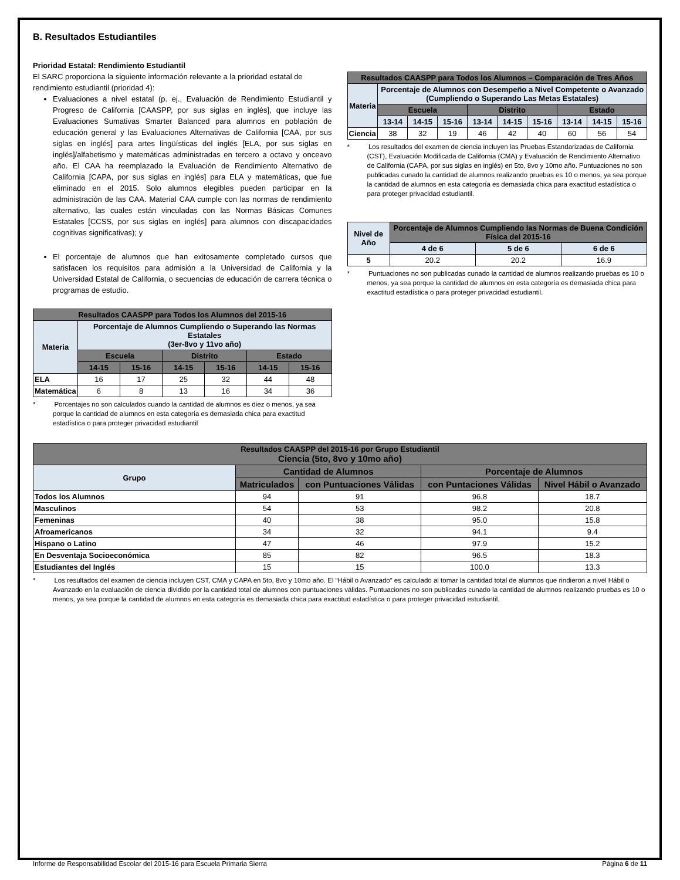B. Resultados Estudiantiles
Prioridad Estatal: Rendimiento Estudiantil
El SARC proporciona la siguiente información relevante a la prioridad estatal de rendimiento estudiantil (prioridad 4):
Evaluaciones a nivel estatal (p. ej., Evaluación de Rendimiento Estudiantil y Progreso de California [CAASPP, por sus siglas en inglés], que incluye las Evaluaciones Sumativas Smarter Balanced para alumnos en población de educación general y las Evaluaciones Alternativas de California [CAA, por sus siglas en inglés] para artes lingüísticas del inglés [ELA, por sus siglas en inglés]/alfabetismo y matemáticas administradas en tercero a octavo y onceavo año. El CAA ha reemplazado la Evaluación de Rendimiento Alternativo de California [CAPA, por sus siglas en inglés] para ELA y matemáticas, que fue eliminado en el 2015. Solo alumnos elegibles pueden participar en la administración de las CAA. Material CAA cumple con las normas de rendimiento alternativo, las cuales están vinculadas con las Normas Básicas Comunes Estatales [CCSS, por sus siglas en inglés] para alumnos con discapacidades cognitivas significativas); y
El porcentaje de alumnos que han exitosamente completado cursos que satisfacen los requisitos para admisión a la Universidad de California y la Universidad Estatal de California, o secuencias de educación de carrera técnica o programas de estudio.
| Resultados CAASPP para Todos los Alumnos del 2015-16 | | | | | | |
| --- | --- | --- | --- | --- | --- | --- |
| Materia | Porcentaje de Alumnos Cumpliendo o Superando las Normas Estatales (3er-8vo y 11vo año) | | | | | |
| | Escuela | | Distrito | | Estado | |
| | 14-15 | 15-16 | 14-15 | 15-16 | 14-15 | 15-16 |
| ELA | 16 | 17 | 25 | 32 | 44 | 48 |
| Matemática | 6 | 8 | 13 | 16 | 34 | 36 |
* Porcentajes no son calculados cuando la cantidad de alumnos es diez o menos, ya sea porque la cantidad de alumnos en esta categoría es demasiada chica para exactitud estadística o para proteger privacidad estudiantil
| Resultados CAASPP para Todos los Alumnos – Comparación de Tres Años | | | | | | | | | |
| --- | --- | --- | --- | --- | --- | --- | --- | --- | --- |
| Materia | Porcentaje de Alumnos con Desempeño a Nivel Competente o Avanzado (Cumpliendo o Superando Las Metas Estatales) | | | | | | | | |
| | Escuela | | | Distrito | | | Estado | | |
| | 13-14 | 14-15 | 15-16 | 13-14 | 14-15 | 15-16 | 13-14 | 14-15 | 15-16 |
| Ciencia | 38 | 32 | 19 | 46 | 42 | 40 | 60 | 56 | 54 |
* Los resultados del examen de ciencia incluyen las Pruebas Estandarizadas de California (CST), Evaluación Modificada de California (CMA) y Evaluación de Rendimiento Alternativo de California (CAPA, por sus siglas en inglés) en 5to, 8vo y 10mo año. Puntuaciones no son publicadas cunado la cantidad de alumnos realizando pruebas es 10 o menos, ya sea porque la cantidad de alumnos en esta categoría es demasiada chica para exactitud estadística o para proteger privacidad estudiantil.
| Nivel de Año | Porcentaje de Alumnos Cumpliendo las Normas de Buena Condición Física del 2015-16 | | |
| --- | --- | --- | --- |
| | 4 de 6 | 5 de 6 | 6 de 6 |
| 5 | 20.2 | 20.2 | 16.9 |
* Puntuaciones no son publicadas cunado la cantidad de alumnos realizando pruebas es 10 o menos, ya sea porque la cantidad de alumnos en esta categoría es demasiada chica para exactitud estadística o para proteger privacidad estudiantil.
| Resultados CAASPP del 2015-16 por Grupo Estudiantil Ciencia (5to, 8vo y 10mo año) | | | | |
| --- | --- | --- | --- | --- |
| Grupo | Cantidad de Alumnos | | Porcentaje de Alumnos | |
| | Matriculados | con Puntuaciones Válidas | con Puntaciones Válidas | Nivel Hábil o Avanzado |
| Todos los Alumnos | 94 | 91 | 96.8 | 18.7 |
| Masculinos | 54 | 53 | 98.2 | 20.8 |
| Femeninas | 40 | 38 | 95.0 | 15.8 |
| Afroamericanos | 34 | 32 | 94.1 | 9.4 |
| Hispano o Latino | 47 | 46 | 97.9 | 15.2 |
| En Desventaja Socioeconómica | 85 | 82 | 96.5 | 18.3 |
| Estudiantes del Inglés | 15 | 15 | 100.0 | 13.3 |
* Los resultados del examen de ciencia incluyen CST, CMA y CAPA en 5to, 8vo y 10mo año. El “Hábil o Avanzado” es calculado al tomar la cantidad total de alumnos que rindieron a nivel Hábil o Avanzado en la evaluación de ciencia dividido por la cantidad total de alumnos con puntuaciones válidas. Puntuaciones no son publicadas cunado la cantidad de alumnos realizando pruebas es 10 o menos, ya sea porque la cantidad de alumnos en esta categoría es demasiada chica para exactitud estadística o para proteger privacidad estudiantil.
Informe de Responsabilidad Escolar del 2015-16 para Escuela Primaria Sierra Página 6 de 11